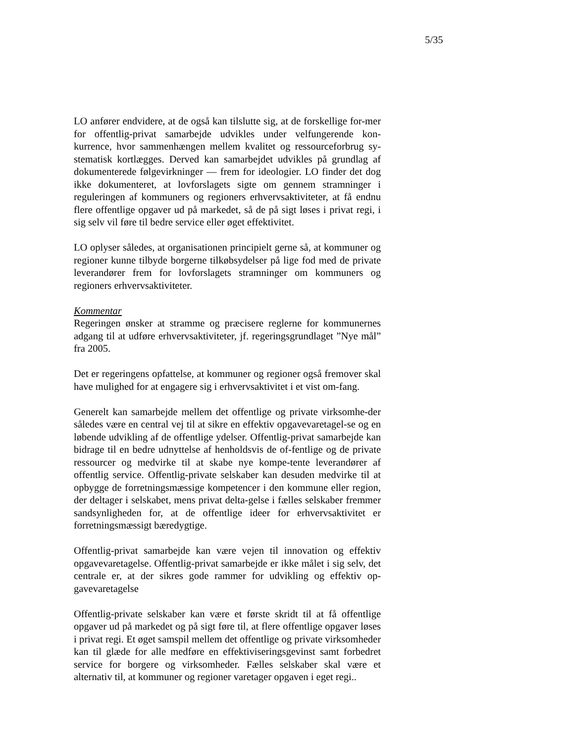5/35
LO anfører endvidere, at de også kan tilslutte sig, at de forskellige for-mer for offentlig-privat samarbejde udvikles under velfungerende kon-kurrence, hvor sammenhængen mellem kvalitet og ressourceforbrug sy-stematisk kortlægges. Derved kan samarbejdet udvikles på grundlag af dokumenterede følgevirkninger — frem for ideologier. LO finder det dog ikke dokumenteret, at lovforslagets sigte om gennem stramninger i reguleringen af kommuners og regioners erhvervsaktiviteter, at få endnu flere offentlige opgaver ud på markedet, så de på sigt løses i privat regi, i sig selv vil føre til bedre service eller øget effektivitet.
LO oplyser således, at organisationen principielt gerne så, at kommuner og regioner kunne tilbyde borgerne tilkøbsydelser på lige fod med de private leverandører frem for lovforslagets stramninger om kommuners og regioners erhvervsaktiviteter.
Kommentar
Regeringen ønsker at stramme og præcisere reglerne for kommunernes adgang til at udføre erhvervsaktiviteter, jf. regeringsgrundlaget ”Nye mål” fra 2005.
Det er regeringens opfattelse, at kommuner og regioner også fremover skal have mulighed for at engagere sig i erhvervsaktivitet i et vist om-fang.
Generelt kan samarbejde mellem det offentlige og private virksomhe-der således være en central vej til at sikre en effektiv opgavevaretagel-se og en løbende udvikling af de offentlige ydelser. Offentlig-privat samarbejde kan bidrage til en bedre udnyttelse af henholdsvis de of-fentlige og de private ressourcer og medvirke til at skabe nye kompe-tente leverandører af offentlig service. Offentlig-private selskaber kan desuden medvirke til at opbygge de forretningsmæssige kompetencer i den kommune eller region, der deltager i selskabet, mens privat delta-gelse i fælles selskaber fremmer sandsynligheden for, at de offentlige ideer for erhvervsaktivitet er forretningsmæssigt bæredygtige.
Offentlig-privat samarbejde kan være vejen til innovation og effektiv opgavevaretagelse. Offentlig-privat samarbejde er ikke målet i sig selv, det centrale er, at der sikres gode rammer for udvikling og effektiv op-gavevaretagelse
Offentlig-private selskaber kan være et første skridt til at få offentlige opgaver ud på markedet og på sigt føre til, at flere offentlige opgaver løses i privat regi. Et øget samspil mellem det offentlige og private virksomheder kan til glæde for alle medføre en effektiviseringsgevinst samt forbedret service for borgere og virksomheder. Fælles selskaber skal være et alternativ til, at kommuner og regioner varetager opgaven i eget regi..